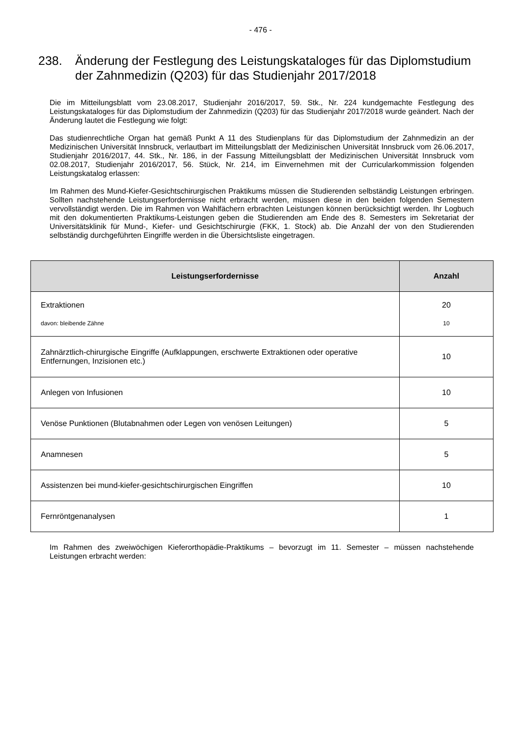- 476 -
238. Änderung der Festlegung des Leistungskataloges für das Diplomstudium der Zahnmedizin (Q203) für das Studienjahr 2017/2018
Die im Mitteilungsblatt vom 23.08.2017, Studienjahr 2016/2017, 59. Stk., Nr. 224 kundgemachte Festlegung des Leistungskataloges für das Diplomstudium der Zahnmedizin (Q203) für das Studienjahr 2017/2018 wurde geändert. Nach der Änderung lautet die Festlegung wie folgt:
Das studienrechtliche Organ hat gemäß Punkt A 11 des Studienplans für das Diplomstudium der Zahnmedizin an der Medizinischen Universität Innsbruck, verlautbart im Mitteilungsblatt der Medizinischen Universität Innsbruck vom 26.06.2017, Studienjahr 2016/2017, 44. Stk., Nr. 186, in der Fassung Mitteilungsblatt der Medizinischen Universität Innsbruck vom 02.08.2017, Studienjahr 2016/2017, 56. Stück, Nr. 214, im Einvernehmen mit der Curricularkommission folgenden Leistungskatalog erlassen:
Im Rahmen des Mund-Kiefer-Gesichtschirurgischen Praktikums müssen die Studierenden selbständig Leistungen erbringen. Sollten nachstehende Leistungserfordernisse nicht erbracht werden, müssen diese in den beiden folgenden Semestern vervollständigt werden. Die im Rahmen von Wahlfächern erbrachten Leistungen können berücksichtigt werden. Ihr Logbuch mit den dokumentierten Praktikums-Leistungen geben die Studierenden am Ende des 8. Semesters im Sekretariat der Universitätsklinik für Mund-, Kiefer- und Gesichtschirurgie (FKK, 1. Stock) ab. Die Anzahl der von den Studierenden selbständig durchgeführten Eingriffe werden in die Übersichtsliste eingetragen.
| Leistungserfordernisse | Anzahl |
| --- | --- |
| Extraktionen davon: bleibende Zähne | 20 10 |
| Zahnärztlich-chirurgische Eingriffe (Aufklappungen, erschwerte Extraktionen oder operative Entfernungen, Inzisionen etc.) | 10 |
| Anlegen von Infusionen | 10 |
| Venöse Punktionen (Blutabnahmen oder Legen von venösen Leitungen) | 5 |
| Anamnesen | 5 |
| Assistenzen bei mund-kiefer-gesichtschirurgischen Eingriffen | 10 |
| Fernröntgenanalysen | 1 |
Im Rahmen des zweiwöchigen Kieferorthopädie-Praktikums – bevorzugt im 11. Semester – müssen nachstehende Leistungen erbracht werden: